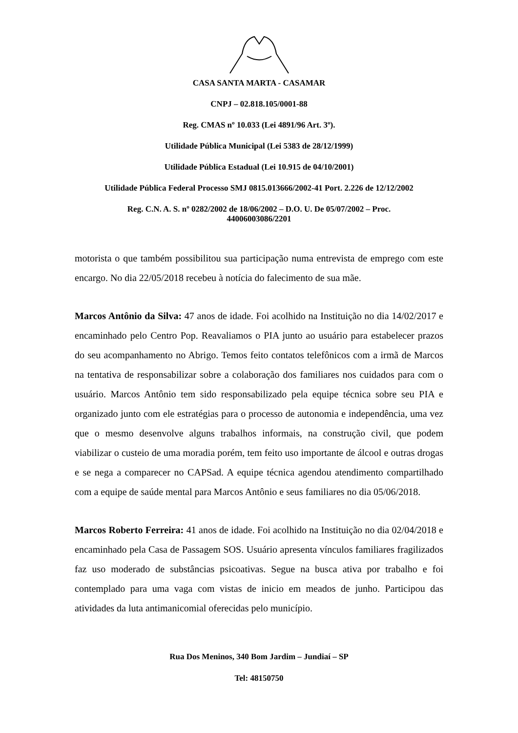CASA SANTA MARTA - CASAMAR
CNPJ – 02.818.105/0001-88
Reg. CMAS nº 10.033 (Lei 4891/96 Art. 3º).
Utilidade Pública Municipal (Lei 5383 de 28/12/1999)
Utilidade Pública Estadual (Lei 10.915 de 04/10/2001)
Utilidade Pública Federal Processo SMJ 0815.013666/2002-41 Port. 2.226 de 12/12/2002
Reg. C.N. A. S. nº 0282/2002 de 18/06/2002 – D.O. U. De 05/07/2002 – Proc.
44006003086/2201
motorista o que também possibilitou sua participação numa entrevista de emprego com este encargo. No dia 22/05/2018 recebeu à notícia do falecimento de sua mãe.
Marcos Antônio da Silva: 47 anos de idade. Foi acolhido na Instituição no dia 14/02/2017 e encaminhado pelo Centro Pop. Reavaliamos o PIA junto ao usuário para estabelecer prazos do seu acompanhamento no Abrigo. Temos feito contatos telefônicos com a irmã de Marcos na tentativa de responsabilizar sobre a colaboração dos familiares nos cuidados para com o usuário. Marcos Antônio tem sido responsabilizado pela equipe técnica sobre seu PIA e organizado junto com ele estratégias para o processo de autonomia e independência, uma vez que o mesmo desenvolve alguns trabalhos informais, na construção civil, que podem viabilizar o custeio de uma moradia porém, tem feito uso importante de álcool e outras drogas e se nega a comparecer no CAPSad. A equipe técnica agendou atendimento compartilhado com a equipe de saúde mental para Marcos Antônio e seus familiares no dia 05/06/2018.
Marcos Roberto Ferreira: 41 anos de idade. Foi acolhido na Instituição no dia 02/04/2018 e encaminhado pela Casa de Passagem SOS. Usuário apresenta vínculos familiares fragilizados faz uso moderado de substâncias psicoativas. Segue na busca ativa por trabalho e foi contemplado para uma vaga com vistas de inicio em meados de junho. Participou das atividades da luta antimanicomial oferecidas pelo município.
Rua Dos Meninos, 340 Bom Jardim – Jundiaí – SP
Tel: 48150750